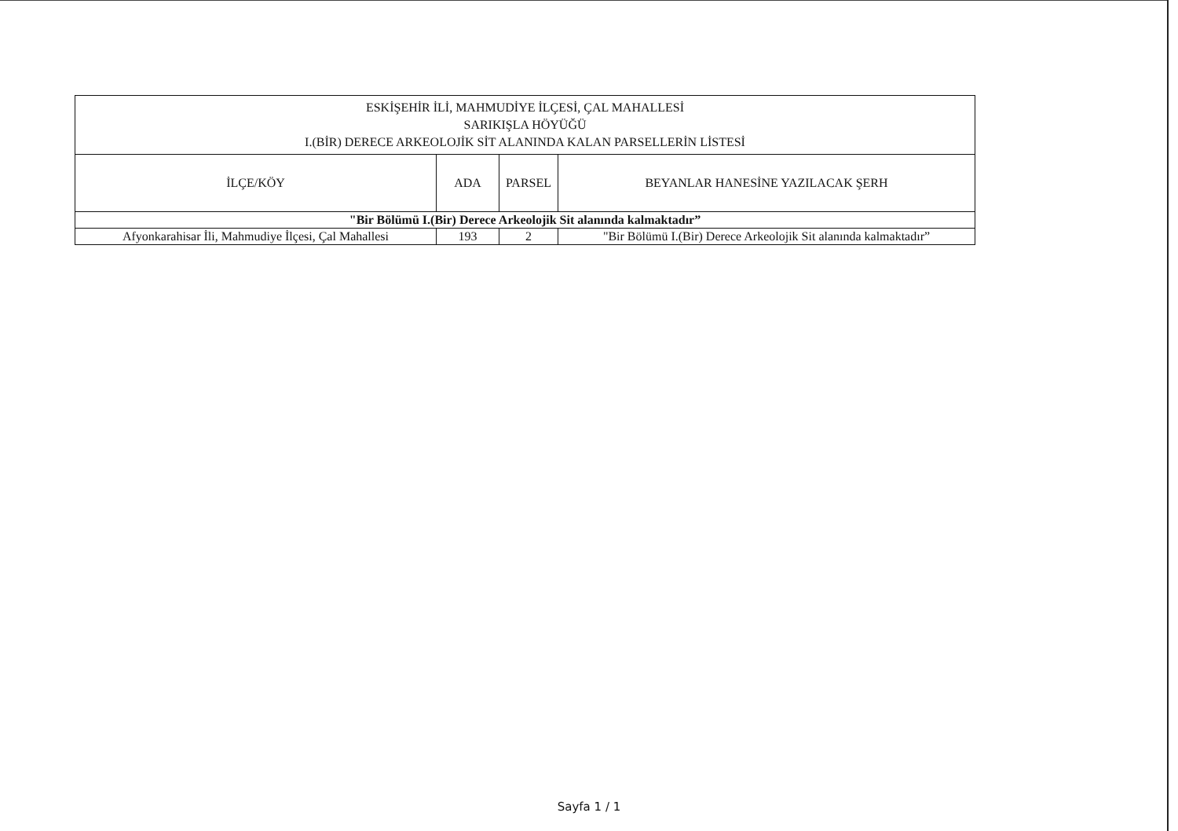| ESKİŞEHİR İLİ, MAHMUDİYE İLÇESİ, ÇAL MAHALLESİ SARIKIŞLA HÖYÜĞÜ I.(BİR) DERECE ARKEOLOJİK SİT ALANINDA KALAN PARSELLERİN LİSTESİ | | | |
| --- | --- | --- | --- |
| İLÇE/KÖY | ADA | PARSEL | BEYANLAR HANESİNE YAZILACAK ŞERH |
| "Bir Bölümü I.(Bir) Derece Arkeolojik Sit alanında kalmaktadır” | | | |
| Afyonkarahisar İli, Mahmudiye İlçesi, Çal Mahallesi | 193 | 2 | "Bir Bölümü I.(Bir) Derece Arkeolojik Sit alanında kalmaktadır” |
Sayfa 1 / 1